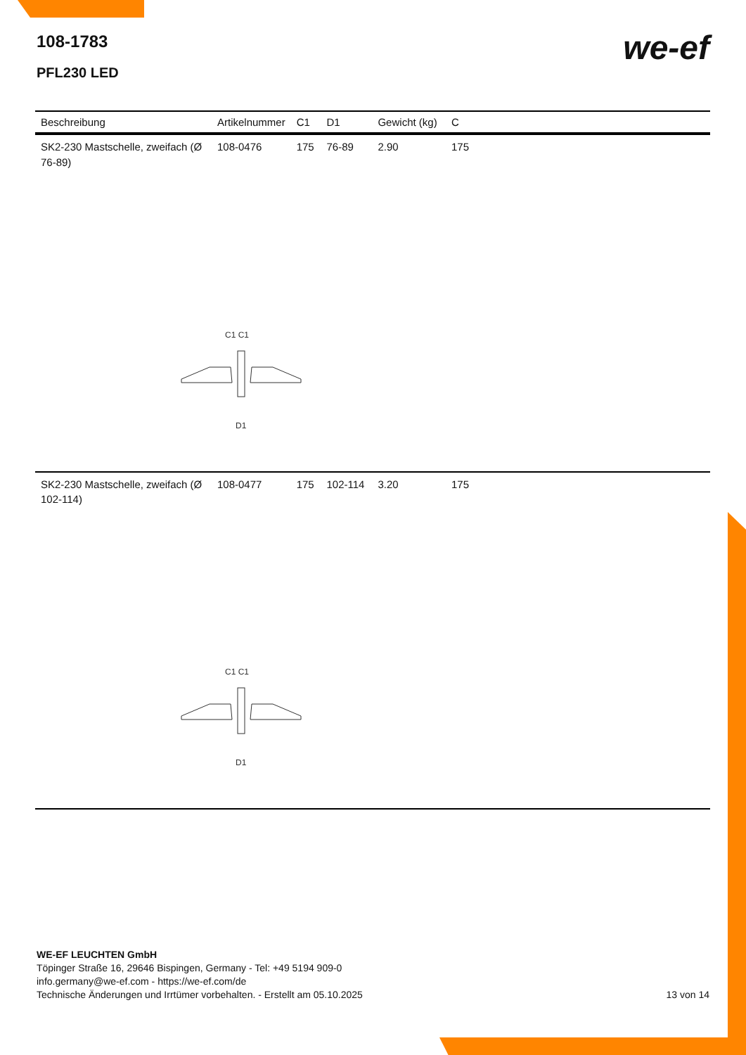108-1783
PFL230 LED
we-ef
| Beschreibung | Artikelnummer | C1 | D1 | Gewicht (kg) | C |
| --- | --- | --- | --- | --- | --- |
| SK2-230 Mastschelle, zweifach (Ø 76-89) | 108-0476 | 175 | 76-89 | 2.90 | 175 |
| C1 C1 D1 | | | | | |
| SK2-230 Mastschelle, zweifach (Ø 102-114) | 108-0477 | 175 | 102-114 | 3.20 | 175 |
| C1 C1 D1 | | | | | |
WE-EF LEUCHTEN GmbH
Töpinger Straße 16, 29646 Bispingen, Germany - Tel: +49 5194 909-0
info.germany@we-ef.com - https://we-ef.com/de
Technische Änderungen und Irrtümer vorbehalten. - Erstellt am 05.10.2025 13 von 14